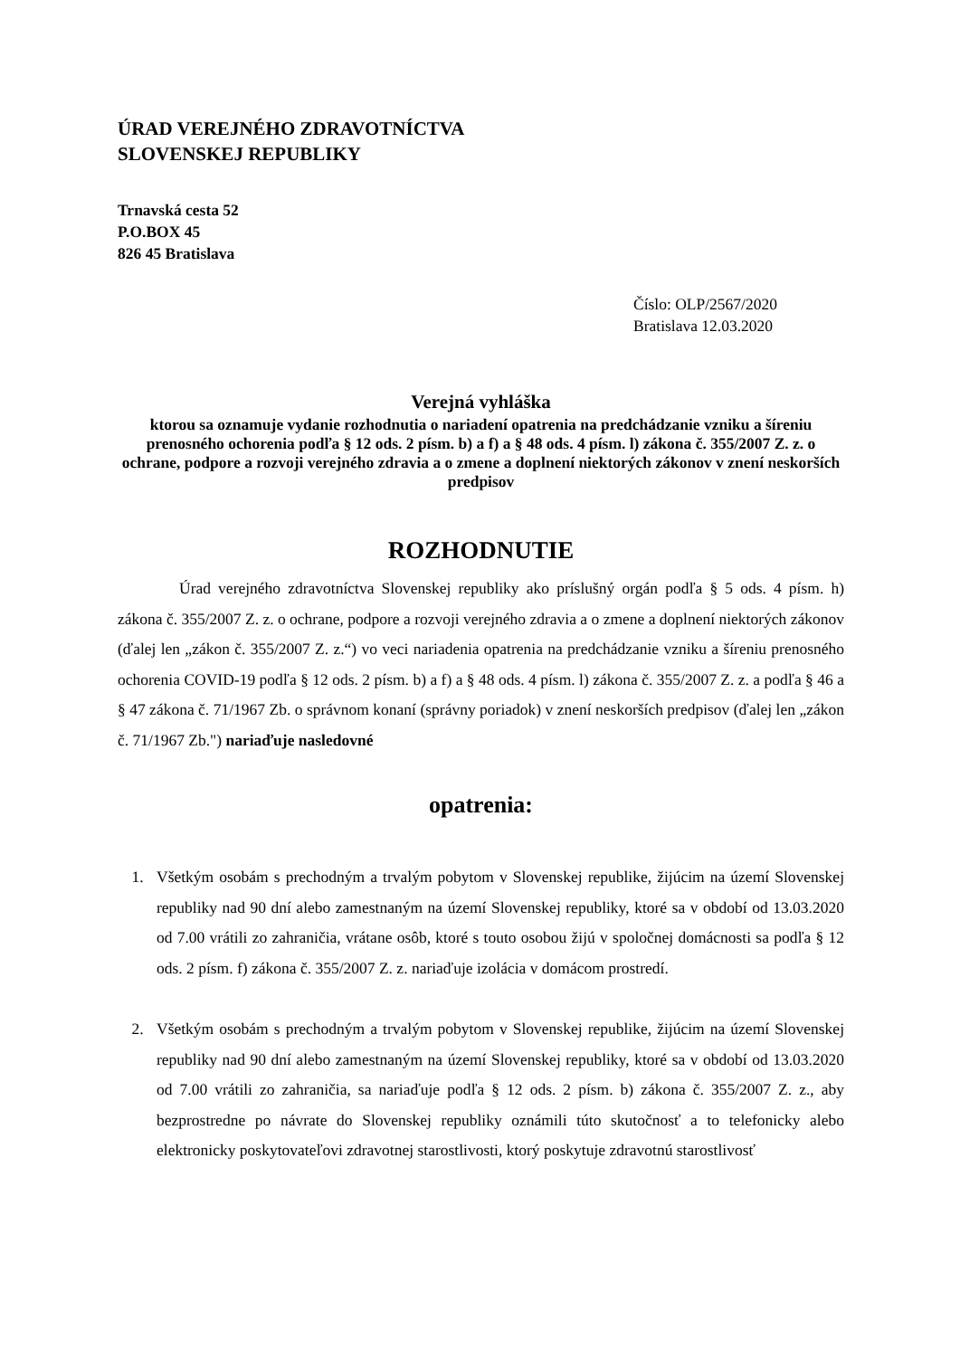ÚRAD VEREJNÉHO ZDRAVOTNÍCTVA
SLOVENSKEJ REPUBLIKY
Trnavská cesta 52
P.O.BOX 45
826 45 Bratislava
Číslo: OLP/2567/2020
Bratislava 12.03.2020
Verejná vyhláška
ktorou sa oznamuje vydanie rozhodnutia o nariadení opatrenia na predchádzanie vzniku a šíreniu prenosného ochorenia podľa § 12 ods. 2 písm. b) a f) a § 48 ods. 4 písm. l) zákona č. 355/2007 Z. z. o ochrane, podpore a rozvoji verejného zdravia a o zmene a doplnení niektorých zákonov v znení neskorších predpisov
ROZHODNUTIE
Úrad verejného zdravotníctva Slovenskej republiky ako príslušný orgán podľa § 5 ods. 4 písm. h) zákona č. 355/2007 Z. z. o ochrane, podpore a rozvoji verejného zdravia a o zmene a doplnení niektorých zákonov (ďalej len „zákon č. 355/2007 Z. z.“) vo veci nariadenia opatrenia na predchádzanie vzniku a šíreniu prenosného ochorenia COVID-19 podľa § 12 ods. 2 písm. b) a f) a § 48 ods. 4 písm. l) zákona č. 355/2007 Z. z. a podľa § 46 a § 47 zákona č. 71/1967 Zb. o správnom konaní (správny poriadok) v znení neskorších predpisov (ďalej len „zákon č. 71/1967 Zb.") nariaďuje nasledovné
opatrenia:
1. Všetkým osobám s prechodným a trvalým pobytom v Slovenskej republike, žijúcim na území Slovenskej republiky nad 90 dní alebo zamestnaným na území Slovenskej republiky, ktoré sa v období od 13.03.2020 od 7.00 vrátili zo zahraničia, vrátane osôb, ktoré s touto osobou žijú v spoločnej domácnosti sa podľa § 12 ods. 2 písm. f) zákona č. 355/2007 Z. z. nariaďuje izolácia v domácom prostredí.
2. Všetkým osobám s prechodným a trvalým pobytom v Slovenskej republike, žijúcim na území Slovenskej republiky nad 90 dní alebo zamestnaným na území Slovenskej republiky, ktoré sa v období od 13.03.2020 od 7.00 vrátili zo zahraničia, sa nariaďuje podľa § 12 ods. 2 písm. b) zákona č. 355/2007 Z. z., aby bezprostredne po návrate do Slovenskej republiky oznámili túto skutočnosť a to telefonicky alebo elektronicky poskytovateľovi zdravotnej starostlivosti, ktorý poskytuje zdravotnú starostlivosť